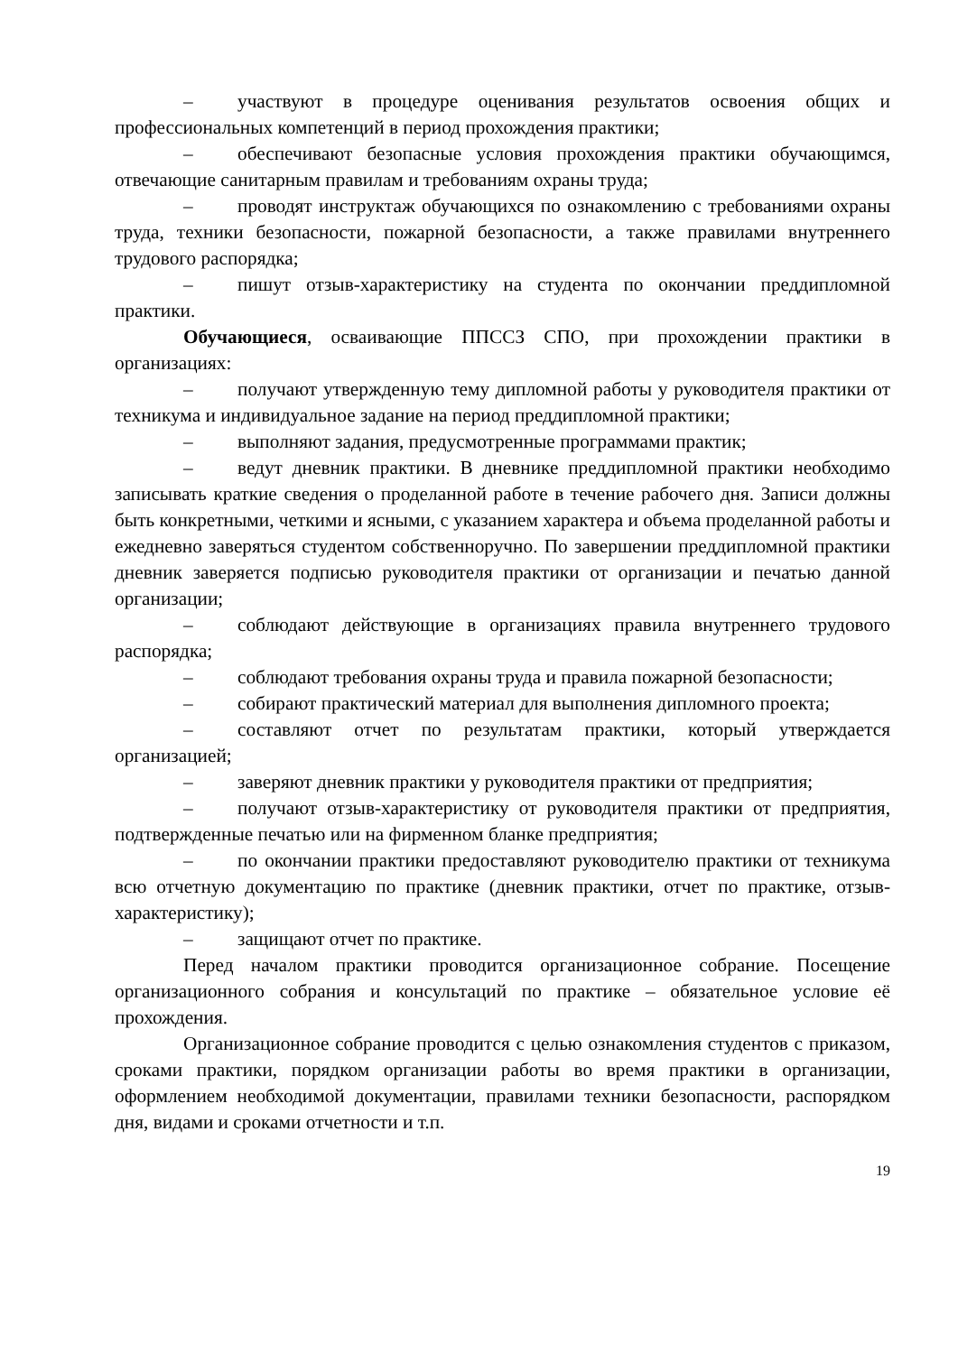– участвуют в процедуре оценивания результатов освоения общих и профессиональных компетенций в период прохождения практики;
– обеспечивают безопасные условия прохождения практики обучающимся, отвечающие санитарным правилам и требованиям охраны труда;
– проводят инструктаж обучающихся по ознакомлению с требованиями охраны труда, техники безопасности, пожарной безопасности, а также правилами внутреннего трудового распорядка;
– пишут отзыв-характеристику на студента по окончании преддипломной практики.
Обучающиеся, осваивающие ППССЗ СПО, при прохождении практики в организациях:
– получают утвержденную тему дипломной работы у руководителя практики от техникума и индивидуальное задание на период преддипломной практики;
– выполняют задания, предусмотренные программами практик;
– ведут дневник практики. В дневнике преддипломной практики необходимо записывать краткие сведения о проделанной работе в течение рабочего дня. Записи должны быть конкретными, четкими и ясными, с указанием характера и объема проделанной работы и ежедневно заверяться студентом собственноручно. По завершении преддипломной практики дневник заверяется подписью руководителя практики от организации и печатью данной организации;
– соблюдают действующие в организациях правила внутреннего трудового распорядка;
– соблюдают требования охраны труда и правила пожарной безопасности;
– собирают практический материал для выполнения дипломного проекта;
– составляют отчет по результатам практики, который утверждается организацией;
– заверяют дневник практики у руководителя практики от предприятия;
– получают отзыв-характеристику от руководителя практики от предприятия, подтвержденные печатью или на фирменном бланке предприятия;
– по окончании практики предоставляют руководителю практики от техникума всю отчетную документацию по практике (дневник практики, отчет по практике, отзыв-характеристику);
– защищают отчет по практике.
Перед началом практики проводится организационное собрание. Посещение организационного собрания и консультаций по практике – обязательное условие её прохождения.
Организационное собрание проводится с целью ознакомления студентов с приказом, сроками практики, порядком организации работы во время практики в организации, оформлением необходимой документации, правилами техники безопасности, распорядком дня, видами и сроками отчетности и т.п.
19